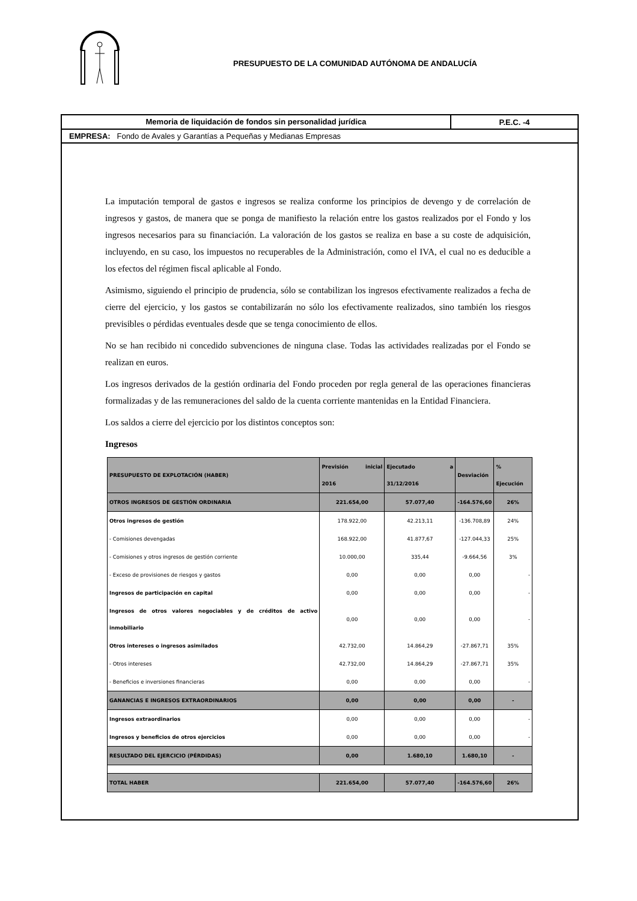PRESUPUESTO DE LA COMUNIDAD AUTÓNOMA DE ANDALUCÍA
Memoria de liquidación de fondos sin personalidad jurídica
P.E.C. -4
EMPRESA: Fondo de Avales y Garantías a Pequeñas y Medianas Empresas
La imputación temporal de gastos e ingresos se realiza conforme los principios de devengo y de correlación de ingresos y gastos, de manera que se ponga de manifiesto la relación entre los gastos realizados por el Fondo y los ingresos necesarios para su financiación. La valoración de los gastos se realiza en base a su coste de adquisición, incluyendo, en su caso, los impuestos no recuperables de la Administración, como el IVA, el cual no es deducible a los efectos del régimen fiscal aplicable al Fondo.
Asimismo, siguiendo el principio de prudencia, sólo se contabilizan los ingresos efectivamente realizados a fecha de cierre del ejercicio, y los gastos se contabilizarán no sólo los efectivamente realizados, sino también los riesgos previsibles o pérdidas eventuales desde que se tenga conocimiento de ellos.
No se han recibido ni concedido subvenciones de ninguna clase. Todas las actividades realizadas por el Fondo se realizan en euros.
Los ingresos derivados de la gestión ordinaria del Fondo proceden por regla general de las operaciones financieras formalizadas y de las remuneraciones del saldo de la cuenta corriente mantenidas en la Entidad Financiera.
Los saldos a cierre del ejercicio por los distintos conceptos son:
Ingresos
| PRESUPUESTO DE EXPLOTACIÓN (HABER) | Previsión inicial 2016 | Ejecutado a 31/12/2016 | Desviación | % Ejecución |
| --- | --- | --- | --- | --- |
| OTROS INGRESOS DE GESTIÓN ORDINARIA | 221.654,00 | 57.077,40 | -164.576,60 | 26% |
| Otros ingresos de gestión | 178.922,00 | 42.213,11 | -136.708,89 | 24% |
| - Comisiones devengadas | 168.922,00 | 41.877,67 | -127.044,33 | 25% |
| - Comisiones y otros ingresos de gestión corriente | 10.000,00 | 335,44 | -9.664,56 | 3% |
| - Exceso de provisiones de riesgos y gastos | 0,00 | 0,00 | 0,00 | - |
| Ingresos de participación en capital | 0,00 | 0,00 | 0,00 | - |
| Ingresos de otros valores negociables y de créditos de activo inmobiliario | 0,00 | 0,00 | 0,00 | - |
| Otros intereses o ingresos asimilados | 42.732,00 | 14.864,29 | -27.867,71 | 35% |
| - Otros intereses | 42.732,00 | 14.864,29 | -27.867,71 | 35% |
| - Beneficios e inversiones financieras | 0,00 | 0,00 | 0,00 | - |
| GANANCIAS E INGRESOS EXTRAORDINARIOS | 0,00 | 0,00 | 0,00 | - |
| Ingresos extraordinarios | 0,00 | 0,00 | 0,00 | - |
| Ingresos y beneficios de otros ejercicios | 0,00 | 0,00 | 0,00 | - |
| RESULTADO DEL EJERCICIO (PÉRDIDAS) | 0,00 | 1.680,10 | 1.680,10 | - |
| TOTAL HABER | 221.654,00 | 57.077,40 | -164.576,60 | 26% |